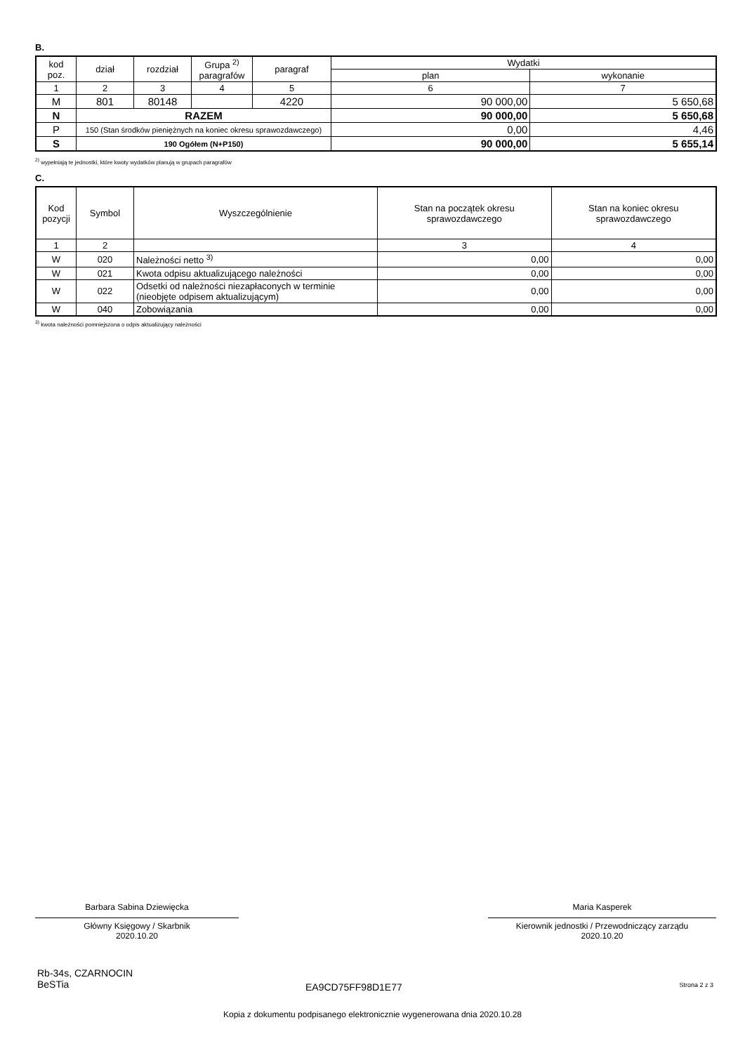B.
| kod poz. | dział | rozdział | Grupa <sup>2)</sup> paragrafów | paragraf | Wydatki | |
| --- | --- | --- | --- | --- | --- | --- |
| | | | | | plan | wykonanie |
| 1 | 2 | 3 | 4 | 5 | 6 | 7 |
| M | 801 | 80148 | | 4220 | 90 000,00 | 5 650,68 |
| N | RAZEM | | | | 90 000,00 | 5 650,68 |
| P | 150 (Stan środków pieniężnych na koniec okresu sprawozdawczego) | | | | 0,00 | 4,46 |
| S | 190 Ogółem (N+P150) | | | | 90 000,00 | 5 655,14 |
<sup>2)</sup> wypełniają te jednostki, które kwoty wydatków planują w grupach paragrafów
C.
| Kod pozycji | Symbol | Wyszczególnienie | Stan na początek okresu sprawozdawczego | Stan na koniec okresu sprawozdawczego |
| --- | --- | --- | --- | --- |
| 1 | 2 | | 3 | 4 |
| W | 020 | Należności netto <sup>3)</sup> | 0,00 | 0,00 |
| W | 021 | Kwota odpisu aktualizującego należności | 0,00 | 0,00 |
| W | 022 | Odsetki od należności niezapłaconych w terminie (nieobjęte odpisem aktualizującym) | 0,00 | 0,00 |
| W | 040 | Zobowiązania | 0,00 | 0,00 |
<sup>3)</sup> kwota należności pomniejszona o odpis aktualizujący należności
Barbara Sabina Dziewięcka
Główny Księgowy / Skarbnik
2020.10.20
Maria Kasperek
Kierownik jednostki / Przewodniczący zarządu
2020.10.20
Rb-34s, CZARNOCIN
BeSTia
EA9CD75FF98D1E77 Strona 2 z 3
Kopia z dokumentu podpisanego elektronicznie wygenerowana dnia 2020.10.28